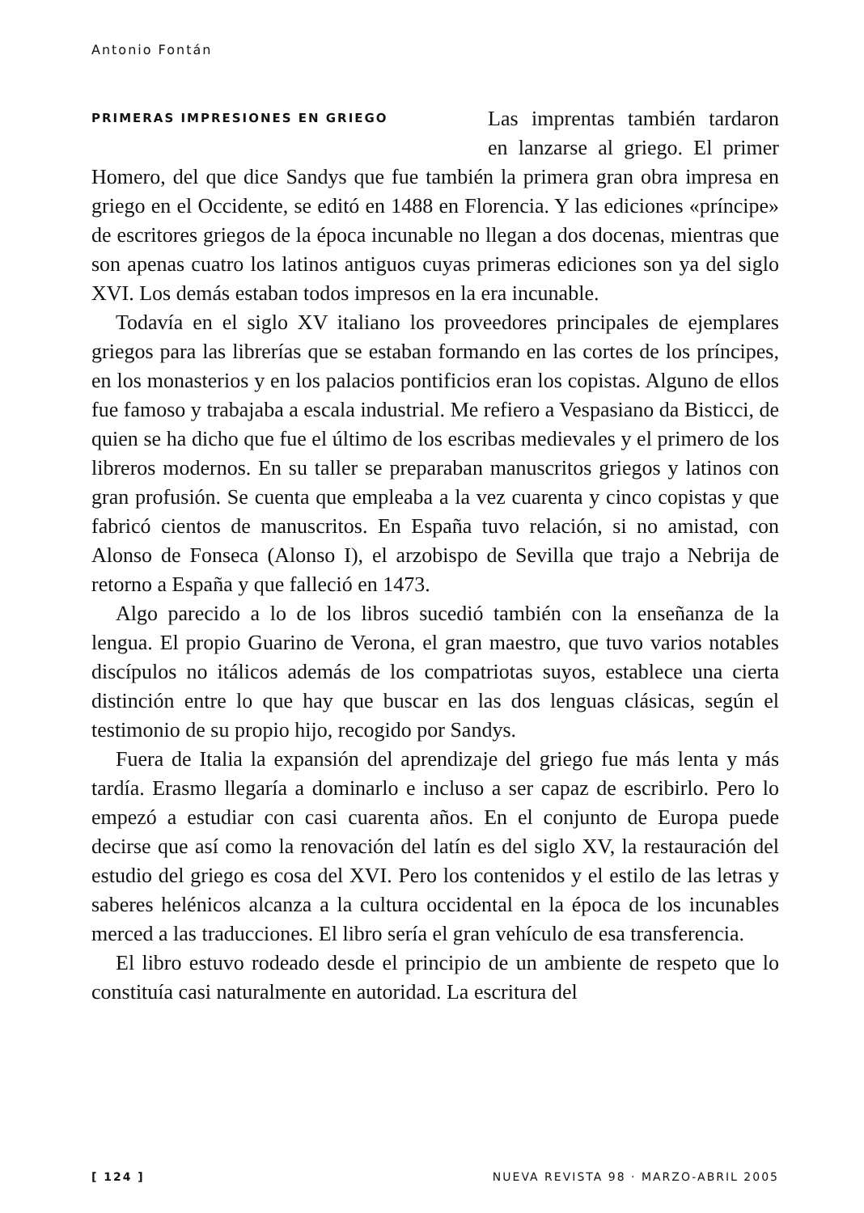Antonio Fontán
PRIMERAS IMPRESIONES EN GRIEGO
Las imprentas también tardaron en lanzarse al griego. El primer Homero, del que dice Sandys que fue también la primera gran obra impresa en griego en el Occidente, se editó en 1488 en Florencia. Y las ediciones «príncipe» de escritores griegos de la época incunable no llegan a dos docenas, mientras que son apenas cuatro los latinos antiguos cuyas primeras ediciones son ya del siglo XVI. Los demás estaban todos impresos en la era incunable.
Todavía en el siglo XV italiano los proveedores principales de ejemplares griegos para las librerías que se estaban formando en las cortes de los príncipes, en los monasterios y en los palacios pontificios eran los copistas. Alguno de ellos fue famoso y trabajaba a escala industrial. Me refiero a Vespasiano da Bisticci, de quien se ha dicho que fue el último de los escribas medievales y el primero de los libreros modernos. En su taller se preparaban manuscritos griegos y latinos con gran profusión. Se cuenta que empleaba a la vez cuarenta y cinco copistas y que fabricó cientos de manuscritos. En España tuvo relación, si no amistad, con Alonso de Fonseca (Alonso I), el arzobispo de Sevilla que trajo a Nebrija de retorno a España y que falleció en 1473.
Algo parecido a lo de los libros sucedió también con la enseñanza de la lengua. El propio Guarino de Verona, el gran maestro, que tuvo varios notables discípulos no itálicos además de los compatriotas suyos, establece una cierta distinción entre lo que hay que buscar en las dos lenguas clásicas, según el testimonio de su propio hijo, recogido por Sandys.
Fuera de Italia la expansión del aprendizaje del griego fue más lenta y más tardía. Erasmo llegaría a dominarlo e incluso a ser capaz de escribirlo. Pero lo empezó a estudiar con casi cuarenta años. En el conjunto de Europa puede decirse que así como la renovación del latín es del siglo XV, la restauración del estudio del griego es cosa del XVI. Pero los contenidos y el estilo de las letras y saberes helénicos alcanza a la cultura occidental en la época de los incunables merced a las traducciones. El libro sería el gran vehículo de esa transferencia.
El libro estuvo rodeado desde el principio de un ambiente de respeto que lo constituía casi naturalmente en autoridad. La escritura del
[ 124 ] NUEVA REVISTA 98 · MARZO-ABRIL 2005